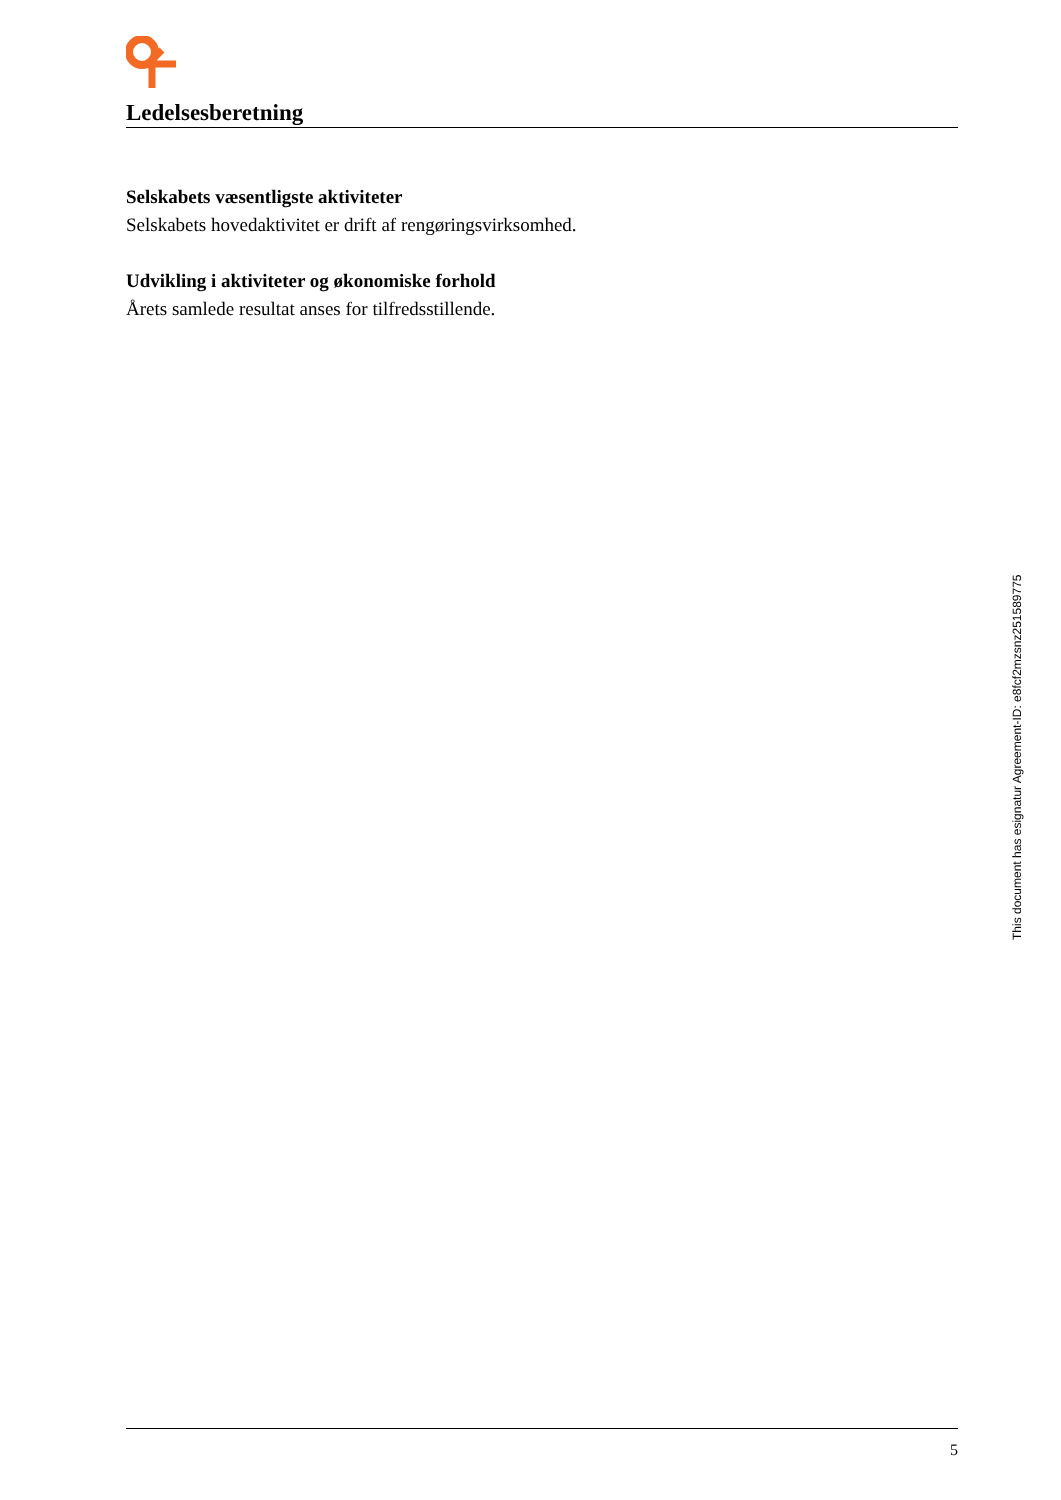Ledelsesberetning
Selskabets væsentligste aktiviteter
Selskabets hovedaktivitet er drift af rengøringsvirksomhed.
Udvikling i aktiviteter og økonomiske forhold
Årets samlede resultat anses for tilfredsstillende.
This document has esignatur Agreement-ID: e8fcf2mzsnz251589775
5